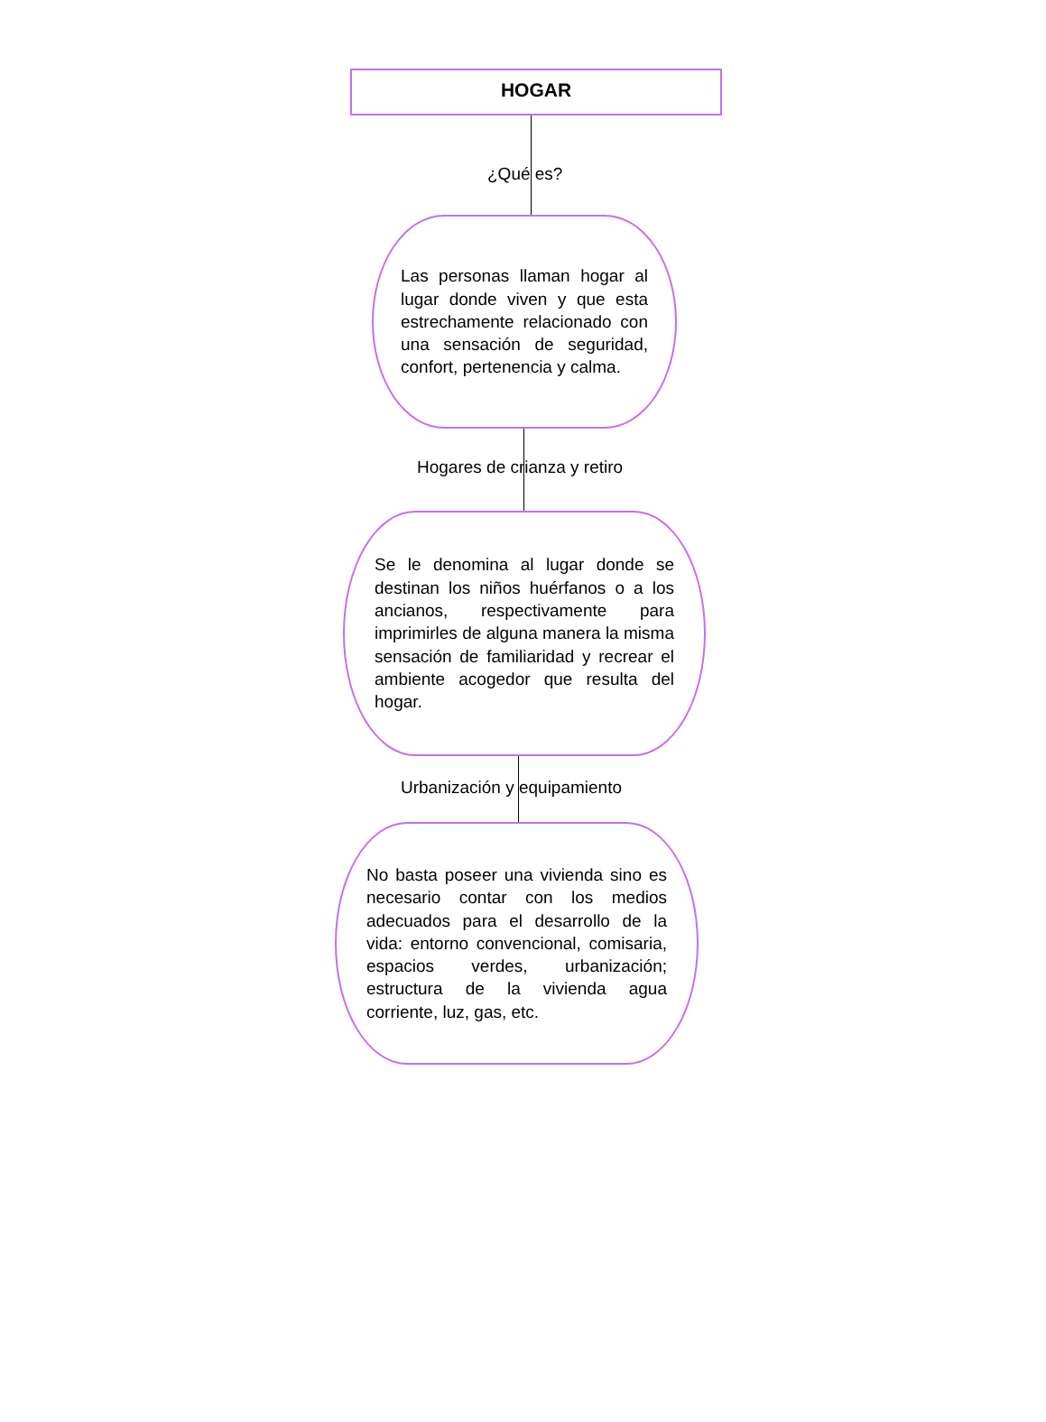HOGAR
¿Qué es?
Las personas llaman hogar al lugar donde viven y que esta estrechamente relacionado con una sensación de seguridad, confort, pertenencia y calma.
Hogares de crianza y retiro
Se le denomina al lugar donde se destinan los niños huérfanos o a los ancianos, respectivamente para imprimirles de alguna manera la misma sensación de familiaridad y recrear el ambiente acogedor que resulta del hogar.
Urbanización y equipamiento
No basta poseer una vivienda sino es necesario contar con los medios adecuados para el desarrollo de la vida: entorno convencional, comisaria, espacios verdes, urbanización; estructura de la vivienda agua corriente, luz, gas, etc.